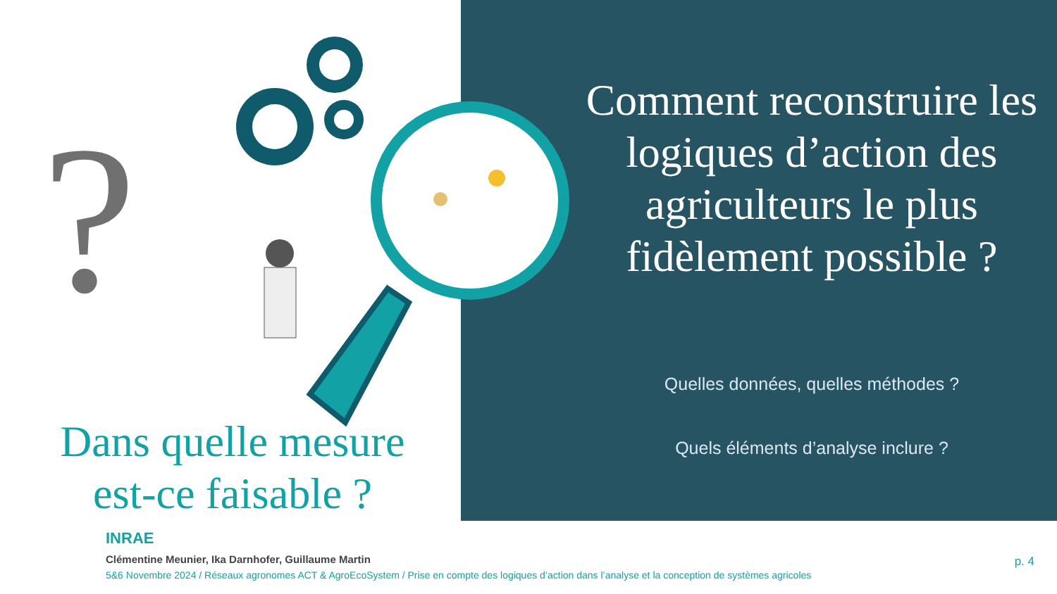?
Dans quelle mesure est-ce faisable ?
Comment reconstruire les logiques d’action des agriculteurs le plus fidèlement possible ?
Quelles données, quelles méthodes ?
Quels éléments d’analyse inclure ?
INRAE
Clémentine Meunier, Ika Darnhofer, Guillaume Martin
5&6 Novembre 2024 / Réseaux agronomes ACT & AgroEcoSystem / Prise en compte des logiques d’action dans l’analyse et la conception de systèmes agricoles
p. 4